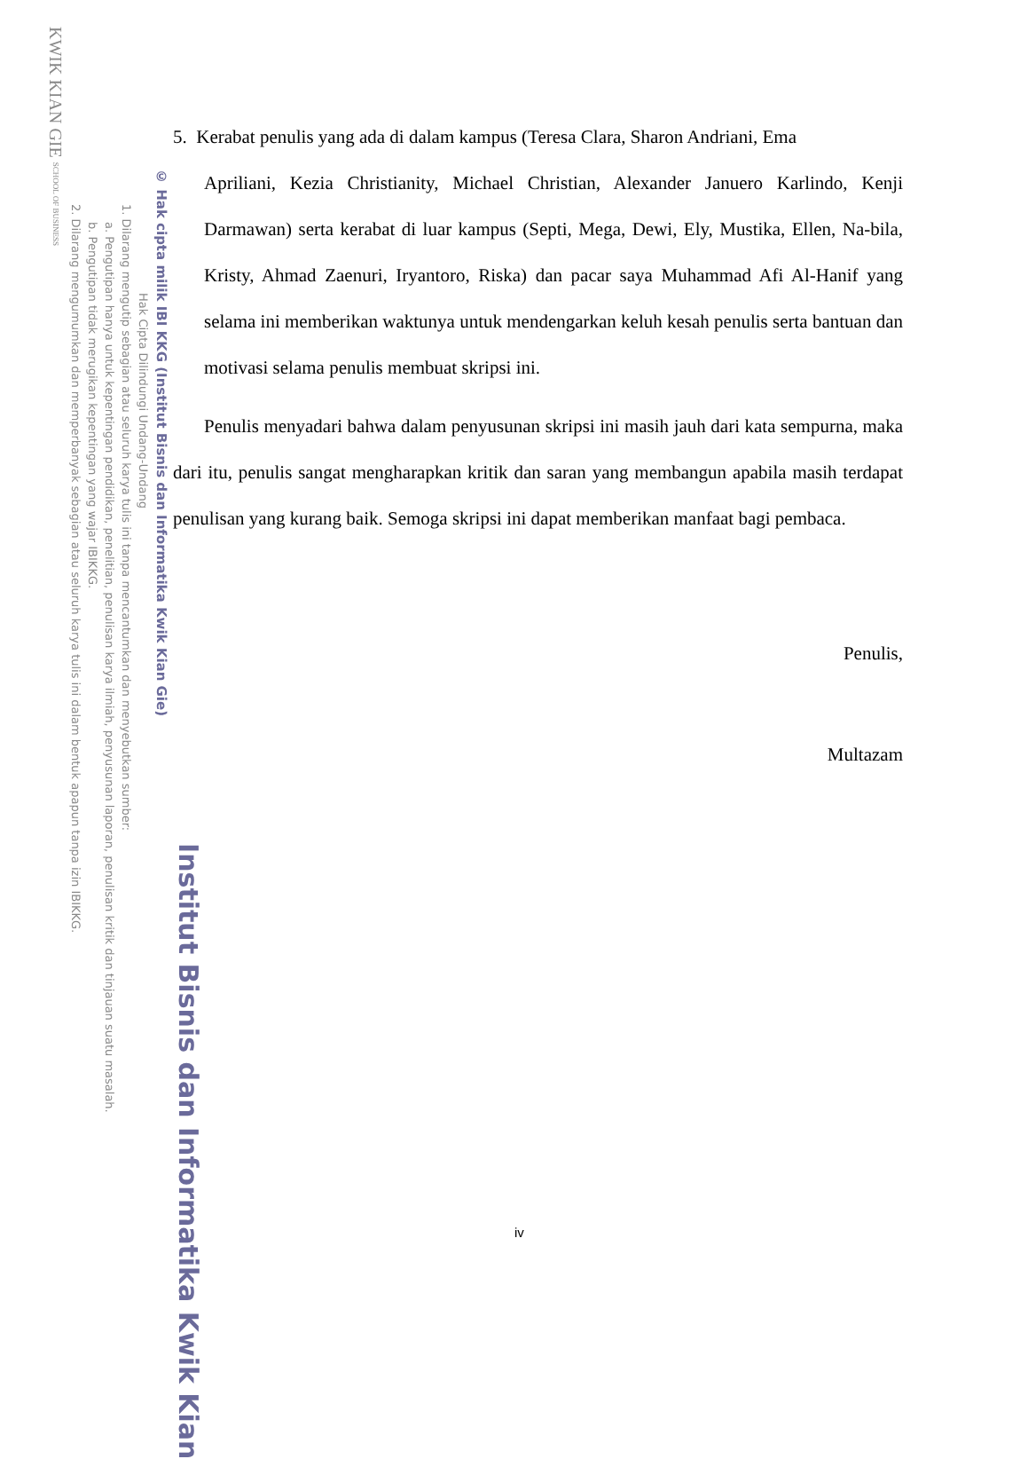Institut Bisnis dan Informatika Kwik Kian
© Hak cipta milik IBI KKG (Institut Bisnis dan Informatika Kwik Kian Gie)
Hak Cipta Dilindungi Undang-Undang
1. Dilarang mengutip sebagian atau seluruh karya tulis ini tanpa mencantumkan dan menyebutkan sumber:
a. Pengutipan hanya untuk kepentingan pendidikan, penelitian, penulisan karya ilmiah, penyusunan laporan, penulisan kritik dan tinjauan suatu masalah.
b. Pengutipan tidak merugikan kepentingan yang wajar IBIKKG.
2. Dilarang mengumumkan dan memperbanyak sebagian atau seluruh karya tulis ini dalam bentuk apapun tanpa izin IBIKKG.
KWIK KIAN GIE SCHOOL OF BUSINESS
5. Kerabat penulis yang ada di dalam kampus (Teresa Clara, Sharon Andriani, Ema
Apriliani, Kezia Christianity, Michael Christian, Alexander Januero Karlindo, Kenji Darmawan) serta kerabat di luar kampus (Septi, Mega, Dewi, Ely, Mustika, Ellen, Na-bila, Kristy, Ahmad Zaenuri, Iryantoro, Riska) dan pacar saya Muhammad Afi Al-Hanif yang selama ini memberikan waktunya untuk mendengarkan keluh kesah penulis serta bantuan dan motivasi selama penulis membuat skripsi ini.
Penulis menyadari bahwa dalam penyusunan skripsi ini masih jauh dari kata sempurna, maka dari itu, penulis sangat mengharapkan kritik dan saran yang membangun apabila masih terdapat penulisan yang kurang baik. Semoga skripsi ini dapat memberikan manfaat bagi pembaca.
Penulis,
Multazam
iv